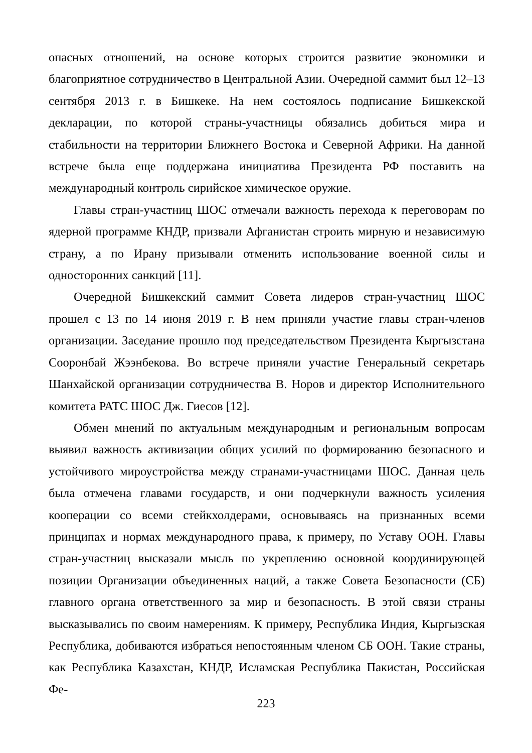опасных отношений, на основе которых строится развитие экономики и благоприятное сотрудничество в Центральной Азии. Очередной саммит был 12–13 сентября 2013 г. в Бишкеке. На нем состоялось подписание Бишкекской декларации, по которой страны-участницы обязались добиться мира и стабильности на территории Ближнего Востока и Северной Африки. На данной встрече была еще поддержана инициатива Президента РФ поставить на международный контроль сирийское химическое оружие.
Главы стран-участниц ШОС отмечали важность перехода к переговорам по ядерной программе КНДР, призвали Афганистан строить мирную и независимую страну, а по Ирану призывали отменить использование военной силы и односторонних санкций [11].
Очередной Бишкекский саммит Совета лидеров стран-участниц ШОС прошел с 13 по 14 июня 2019 г. В нем приняли участие главы стран-членов организации. Заседание прошло под председательством Президента Кыргызстана Сооронбай Жээнбекова. Во встрече приняли участие Генеральный секретарь Шанхайской организации сотрудничества В. Норов и директор Исполнительного комитета РАТС ШОС Дж. Гиесов [12].
Обмен мнений по актуальным международным и региональным вопросам выявил важность активизации общих усилий по формированию безопасного и устойчивого мироустройства между странами-участницами ШОС. Данная цель была отмечена главами государств, и они подчеркнули важность усиления кооперации со всеми стейкхолдерами, основываясь на признанных всеми принципах и нормах международного права, к примеру, по Уставу ООН. Главы стран-участниц высказали мысль по укреплению основной координирующей позиции Организации объединенных наций, а также Совета Безопасности (СБ) главного органа ответственного за мир и безопасность. В этой связи страны высказывались по своим намерениям. К примеру, Республика Индия, Кыргызская Республика, добиваются избраться непостоянным членом СБ ООН. Такие страны, как Республика Казахстан, КНДР, Исламская Республика Пакистан, Российская Фе-
223